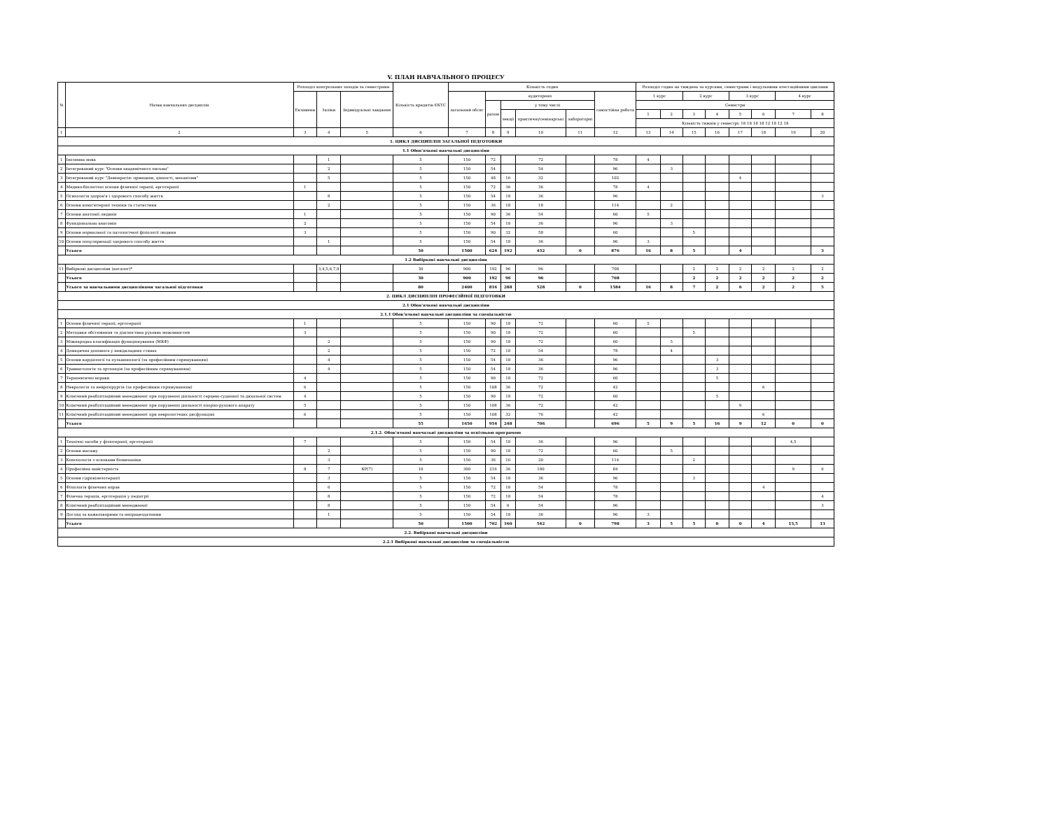V. ПЛАН НАВЧАЛЬНОГО ПРОЦЕСУ
| № | Назви навчальних дисциплін | Розподіл контрольних заходів за семестрами | | | Кількість кредитів ЄКТС | Кількість годин | | | | | | Розподіл годин на тиждень за курсами, семестрами і модульними атестаційними циклами | | | | | | | |
| --- | --- | --- | --- | --- | --- | --- | --- | --- | --- | --- | --- | --- | --- | --- | --- | --- | --- | --- | --- |
| | | Екзамени | Заліки | Індивідуальні завдання | | загальний обсяг | аудиторних | | | | самостійна робота | 1 курс | | 2 курс | | 3 курс | | 4 курс | |
| | | | | | | | разом | у тому числі | | | | Семестри | | | | | | | |
| | | | | | | | | лекції | практичні/семінарські | лабораторні | | 1 | 2 | 3 | 4 | 5 | 6 | 7 | 8 |
| | | | | | | | | | | | | Кількість тижнів у семестрі: 18 18 18 18 12 18 12 18 | | | | | | | |
| 1 | 2 | 3 | 4 | 5 | 6 | 7 | 8 | 9 | 10 | 11 | 12 | 13 | 14 | 15 | 16 | 17 | 18 | 19 | 20 |
| 1. ЦИКЛ ДИСЦИПЛІН ЗАГАЛЬНОЇ ПІДГОТОВКИ | | | | | | | | | | | | | | | | | | | |
| 1.1 Обов'язкові навчальні дисципліни | | | | | | | | | | | | | | | | | | | |
| 1 | Іноземна мова | | 1 | | 5 | 150 | 72 | | 72 | | 78 | 4 | | | | | | | |
| 2 | Інтегрований курс "Основи академічного письма" | | 2 | | 5 | 150 | 54 | | 54 | | 96 | | 3 | | | | | | |
| 3 | Інтегрований курс "Демократія: принципи, цінності, механізми" | | 5 | | 5 | 150 | 48 | 16 | 32 | | 102 | | | | | 4 | | | |
| 4 | Медико-біологічні основи фізичної терапії, ерготерапії | 1 | | | 5 | 150 | 72 | 36 | 36 | | 78 | 4 | | | | | | | |
| 5 | Психологія здоров'я і здорового способу життя | | 8 | | 5 | 150 | 54 | 18 | 36 | | 96 | | | | | | | | 3 |
| 6 | Основи комп'ютерної техніки та статистики | | 2 | | 5 | 150 | 36 | 18 | 18 | | 114 | | 2 | | | | | | |
| 7 | Основи анатомії людини | 1 | | | 5 | 150 | 90 | 36 | 54 | | 60 | 5 | | | | | | | |
| 8 | Функціональна анатомія | 2 | | | 5 | 150 | 54 | 18 | 36 | | 96 | | 3 | | | | | | |
| 9 | Основи нормальної та патологічної фізіології людини | 3 | | | 5 | 150 | 90 | 32 | 58 | | 60 | | | 5 | | | | | |
| 10 | Основи популяризації здорового способу життя | | 1 | | 5 | 150 | 54 | 18 | 36 | | 96 | 3 | | | | | | | |
| | Усього | | | | 50 | 1500 | 624 | 192 | 432 | 0 | 876 | 16 | 8 | 5 | | 4 | | | 3 |
| 1.2 Вибіркові навчальні дисципліни | | | | | | | | | | | | | | | | | | | |
| 11 | Вибіркові дисципліни (каталог)* | | 3,4,5,6,7,8 | | 30 | 900 | 192 | 96 | 96 | | 708 | | | 2 | 2 | 2 | 2 | 2 | 2 |
| | Усього | | | | 30 | 900 | 192 | 96 | 96 | | 708 | | | 2 | 2 | 2 | 2 | 2 | 2 |
| | Усього за навчальними дисциплінами загальної підготовки | | | | 80 | 2400 | 816 | 288 | 528 | 0 | 1584 | 16 | 8 | 7 | 2 | 6 | 2 | 2 | 5 |
| 2. ЦИКЛ ДИСЦИПЛІН ПРОФЕСІЙНОЇ ПІДГОТОВКИ | | | | | | | | | | | | | | | | | | | |
| 2.1 Обов'язкові навчальні дисципліни | | | | | | | | | | | | | | | | | | | |
| 2.1.1 Обов'язкові навчальні дисципліни за спеціальністю | | | | | | | | | | | | | | | | | | | |
| 1 | Основи фізичної терапії, ерготерапії | 1 | | | 5 | 150 | 90 | 18 | 72 | | 60 | 5 | | | | | | | |
| 2 | Методики обстеження та діагностика рухових можливостей | 3 | | | 5 | 150 | 90 | 18 | 72 | | 60 | | | 5 | | | | | |
| 3 | Міжнародна класифікація функціонування (МКФ) | | 2 | | 5 | 150 | 90 | 18 | 72 | | 60 | | 5 | | | | | | |
| 4 | Домедична допомога у невідкладних станах | | 2 | | 5 | 150 | 72 | 18 | 54 | | 78 | | 4 | | | | | | |
| 5 | Основи кардіології та пульмонології (за професійним спрямуванням) | | 4 | | 5 | 150 | 54 | 18 | 36 | | 96 | | | | 3 | | | | |
| 6 | Травматологія та ортопедія (за професійним спрямуванням) | | 4 | | 5 | 150 | 54 | 18 | 36 | | 96 | | | | 3 | | | | |
| 7 | Терапевтичні вправи | 4 | | | 5 | 150 | 90 | 18 | 72 | | 60 | | | | 5 | | | | |
| 8 | Неврологія та нейрохірургія (за професійним спрямуванням) | 6 | | | 5 | 150 | 108 | 36 | 72 | | 42 | | | | | | 6 | | |
| 9 | Клінічний реабілітаційний менеджмент при порушенні діяльності серцево-судинної та дихальної систем | 4 | | | 5 | 150 | 90 | 18 | 72 | | 60 | | | | 5 | | | | |
| 10 | Клінічний реабілітаційний менеджмент при порушенні діяльності опорно-рухового апарату | 5 | | | 5 | 150 | 108 | 36 | 72 | | 42 | | | | | 9 | | | |
| 11 | Клінічний реабілітаційний менеджмент при неврологічних дисфункціях | 6 | | | 5 | 150 | 108 | 32 | 76 | | 42 | | | | | | 6 | | |
| | Усього | | | | 55 | 1650 | 954 | 248 | 706 | | 696 | 5 | 9 | 5 | 16 | 9 | 12 | 0 | 0 |
| 2.1.2. Обов'язкові навчальні дисципліни за освітньою програмою | | | | | | | | | | | | | | | | | | | |
| 1 | Технічні засоби у фізіотерапії, ерготерапії | 7 | | | 5 | 150 | 54 | 18 | 36 | | 96 | | | | | | | 4,5 | |
| 2 | Основи масажу | | 2 | | 5 | 150 | 90 | 18 | 72 | | 60 | | 5 | | | | | | |
| 3 | Кінезіологія з основами біомеханіки | | 3 | | 5 | 150 | 36 | 16 | 20 | | 114 | | | 2 | | | | | |
| 4 | Професійна майстерність | 8 | 7 | КР(7) | 10 | 300 | 216 | 36 | 180 | | 84 | | | | | | | 9 | 6 |
| 5 | Основи гідрокінезотерапії | | 3 | | 5 | 150 | 54 | 18 | 36 | | 96 | | | 3 | | | | | |
| 6 | Фізіологія фізичних вправ | | 6 | | 5 | 150 | 72 | 18 | 54 | | 78 | | | | | | 4 | | |
| 7 | Фізична терапія, ерготерапія у педіатрії | | 8 | | 5 | 150 | 72 | 18 | 54 | | 78 | | | | | | | | 4 |
| 8 | Клінічний реабілітаційний менеджмент | | 8 | | 5 | 150 | 54 | 0 | 54 | | 96 | | | | | | | | 3 |
| 9 | Догляд за важкохворими та непрацездатними | | 1 | | 5 | 150 | 54 | 18 | 36 | | 96 | 3 | | | | | | | |
| | Усього | | | | 50 | 1500 | 702 | 160 | 542 | 0 | 798 | 3 | 5 | 5 | 0 | 0 | 4 | 13,5 | 13 |
| 2.2. Вибіркові навчальні дисципліни | | | | | | | | | | | | | | | | | | | |
| 2.2.1 Вибіркові навчальні дисципліни за спеціальністю | | | | | | | | | | | | | | | | | | | |